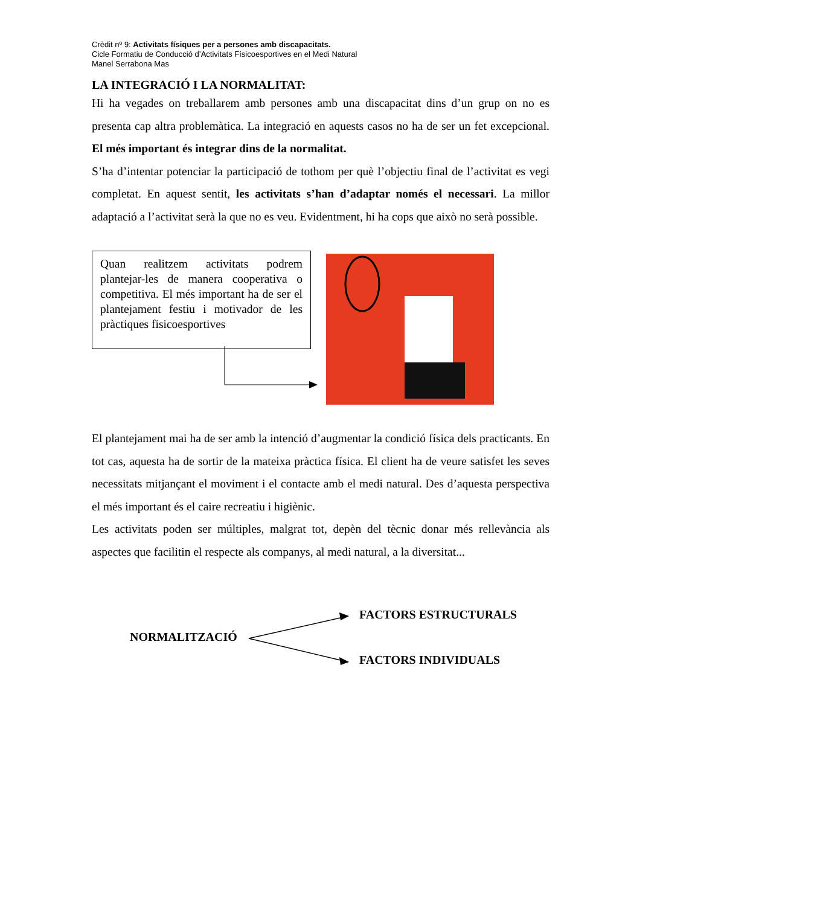Crèdit nº 9: Activitats físiques per a persones amb discapacitats.
Cicle Formatiu de Conducció d’Activitats Físicoesportives en el Medi Natural
Manel Serrabona Mas
LA INTEGRACIÓ I LA NORMALITAT:
Hi ha vegades on treballarem amb persones amb una discapacitat dins d’un grup on no es presenta cap altra problemàtica. La integració en aquests casos no ha de ser un fet excepcional. El més important és integrar dins de la normalitat.
S’ha d’intentar potenciar la participació de tothom per què l’objectiu final de l’activitat es vegi completat. En aquest sentit, les activitats s’han d’adaptar només el necessari. La millor adaptació a l’activitat serà la que no es veu. Evidentment, hi ha cops que això no serà possible.
Quan realitzem activitats podrem plantejar-les de manera cooperativa o competitiva. El més important ha de ser el plantejament festiu i motivador de les pràctiques fisicoesportives
El plantejament mai ha de ser amb la intenció d’augmentar la condició física dels practicants. En tot cas, aquesta ha de sortir de la mateixa pràctica física. El client ha de veure satisfet les seves necessitats mitjançant el moviment i el contacte amb el medi natural. Des d’aquesta perspectiva el més important és el caire recreatiu i higiènic.
Les activitats poden ser múltiples, malgrat tot, depèn del tècnic donar més rellevància als aspectes que facilitin el respecte als companys, al medi natural, a la diversitat...
FACTORS ESTRUCTURALS
NORMALITZACIÓ
FACTORS INDIVIDUALS